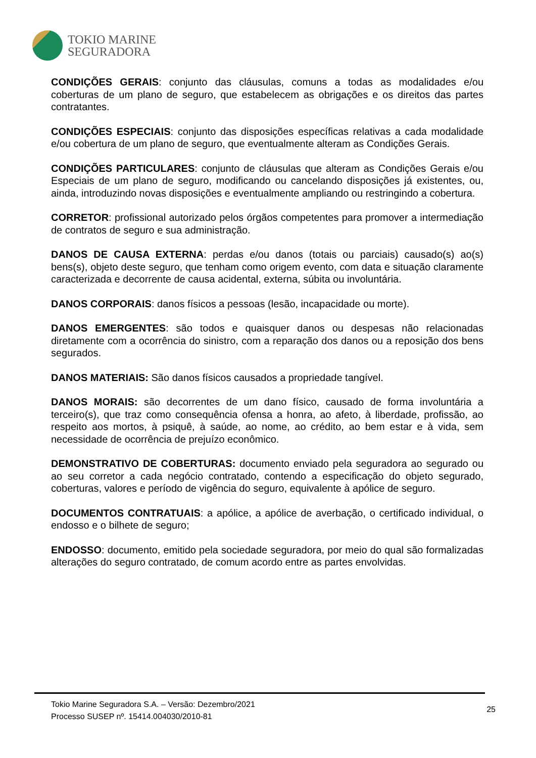TOKIO MARINE
SEGURADORA
CONDIÇÕES GERAIS: conjunto das cláusulas, comuns a todas as modalidades e/ou coberturas de um plano de seguro, que estabelecem as obrigações e os direitos das partes contratantes.
CONDIÇÕES ESPECIAIS: conjunto das disposições específicas relativas a cada modalidade e/ou cobertura de um plano de seguro, que eventualmente alteram as Condições Gerais.
CONDIÇÕES PARTICULARES: conjunto de cláusulas que alteram as Condições Gerais e/ou Especiais de um plano de seguro, modificando ou cancelando disposições já existentes, ou, ainda, introduzindo novas disposições e eventualmente ampliando ou restringindo a cobertura.
CORRETOR: profissional autorizado pelos órgãos competentes para promover a intermediação de contratos de seguro e sua administração.
DANOS DE CAUSA EXTERNA: perdas e/ou danos (totais ou parciais) causado(s) ao(s) bens(s), objeto deste seguro, que tenham como origem evento, com data e situação claramente caracterizada e decorrente de causa acidental, externa, súbita ou involuntária.
DANOS CORPORAIS: danos físicos a pessoas (lesão, incapacidade ou morte).
DANOS EMERGENTES: são todos e quaisquer danos ou despesas não relacionadas diretamente com a ocorrência do sinistro, com a reparação dos danos ou a reposição dos bens segurados.
DANOS MATERIAIS: São danos físicos causados a propriedade tangível.
DANOS MORAIS: são decorrentes de um dano físico, causado de forma involuntária a terceiro(s), que traz como consequência ofensa a honra, ao afeto, à liberdade, profissão, ao respeito aos mortos, à psiquê, à saúde, ao nome, ao crédito, ao bem estar e à vida, sem necessidade de ocorrência de prejuízo econômico.
DEMONSTRATIVO DE COBERTURAS: documento enviado pela seguradora ao segurado ou ao seu corretor a cada negócio contratado, contendo a especificação do objeto segurado, coberturas, valores e período de vigência do seguro, equivalente à apólice de seguro.
DOCUMENTOS CONTRATUAIS: a apólice, a apólice de averbação, o certificado individual, o endosso e o bilhete de seguro;
ENDOSSO: documento, emitido pela sociedade seguradora, por meio do qual são formalizadas alterações do seguro contratado, de comum acordo entre as partes envolvidas.
Tokio Marine Seguradora S.A. – Versão: Dezembro/2021
Processo SUSEP nº. 15414.004030/2010-81
25